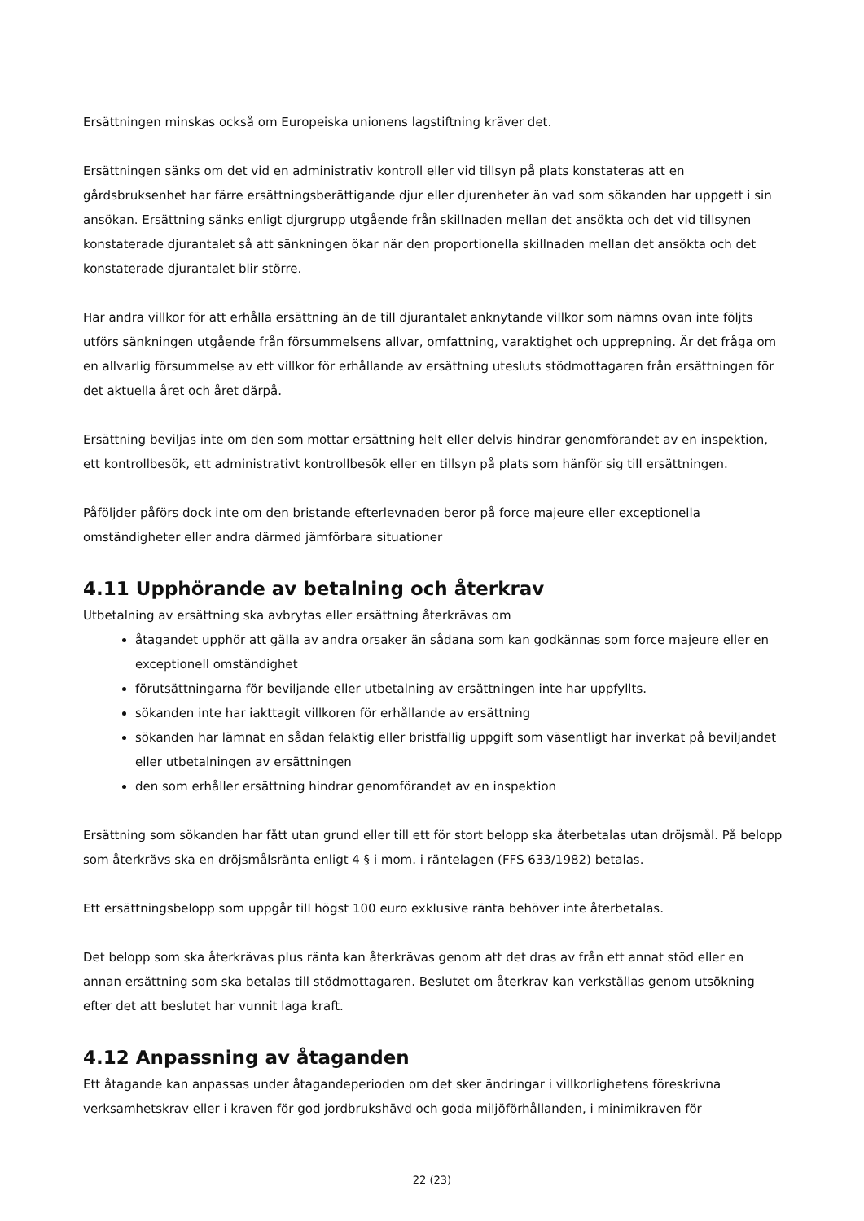Ersättningen minskas också om Europeiska unionens lagstiftning kräver det.
Ersättningen sänks om det vid en administrativ kontroll eller vid tillsyn på plats konstateras att en gårdsbruksenhet har färre ersättningsberättigande djur eller djurenheter än vad som sökanden har uppgett i sin ansökan. Ersättning sänks enligt djurgrupp utgående från skillnaden mellan det ansökta och det vid tillsynen konstaterade djurantalet så att sänkningen ökar när den proportionella skillnaden mellan det ansökta och det konstaterade djurantalet blir större.
Har andra villkor för att erhålla ersättning än de till djurantalet anknytande villkor som nämns ovan inte följts utförs sänkningen utgående från försummelsens allvar, omfattning, varaktighet och upprepning. Är det fråga om en allvarlig försummelse av ett villkor för erhållande av ersättning utesluts stödmottagaren från ersättningen för det aktuella året och året därpå.
Ersättning beviljas inte om den som mottar ersättning helt eller delvis hindrar genomförandet av en inspektion, ett kontrollbesök, ett administrativt kontrollbesök eller en tillsyn på plats som hänför sig till ersättningen.
Påföljder påförs dock inte om den bristande efterlevnaden beror på force majeure eller exceptionella omständigheter eller andra därmed jämförbara situationer
4.11 Upphörande av betalning och återkrav
Utbetalning av ersättning ska avbrytas eller ersättning återkrävas om
åtagandet upphör att gälla av andra orsaker än sådana som kan godkännas som force majeure eller en exceptionell omständighet
förutsättningarna för beviljande eller utbetalning av ersättningen inte har uppfyllts.
sökanden inte har iakttagit villkoren för erhållande av ersättning
sökanden har lämnat en sådan felaktig eller bristfällig uppgift som väsentligt har inverkat på beviljandet eller utbetalningen av ersättningen
den som erhåller ersättning hindrar genomförandet av en inspektion
Ersättning som sökanden har fått utan grund eller till ett för stort belopp ska återbetalas utan dröjsmål. På belopp som återkrävs ska en dröjsmålsränta enligt 4 § i mom. i räntelagen (FFS 633/1982) betalas.
Ett ersättningsbelopp som uppgår till högst 100 euro exklusive ränta behöver inte återbetalas.
Det belopp som ska återkrävas plus ränta kan återkrävas genom att det dras av från ett annat stöd eller en annan ersättning som ska betalas till stödmottagaren. Beslutet om återkrav kan verkställas genom utsökning efter det att beslutet har vunnit laga kraft.
4.12 Anpassning av åtaganden
Ett åtagande kan anpassas under åtagandeperioden om det sker ändringar i villkorlighetens föreskrivna verksamhetskrav eller i kraven för god jordbrukshävd och goda miljöförhållanden, i minimikraven för
22 (23)